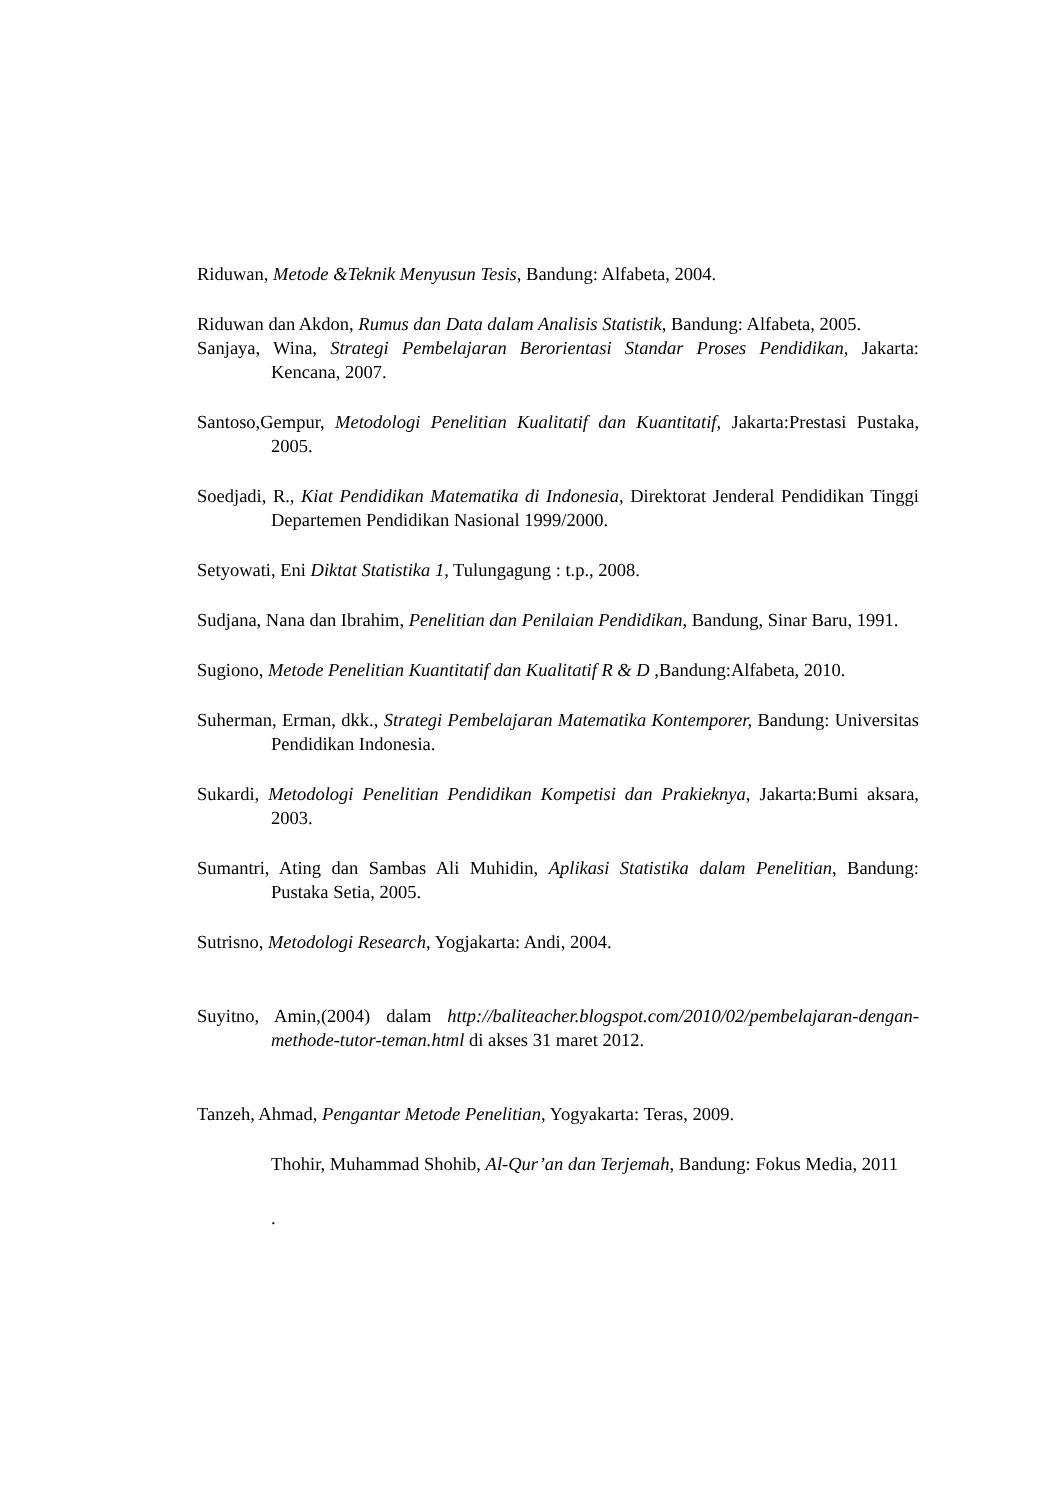Riduwan, Metode &Teknik Menyusun Tesis, Bandung: Alfabeta, 2004.
Riduwan dan Akdon, Rumus dan Data dalam Analisis Statistik, Bandung: Alfabeta, 2005.
Sanjaya, Wina, Strategi Pembelajaran Berorientasi Standar Proses Pendidikan, Jakarta: Kencana, 2007.
Santoso,Gempur, Metodologi Penelitian Kualitatif dan Kuantitatif, Jakarta:Prestasi Pustaka, 2005.
Soedjadi, R., Kiat Pendidikan Matematika di Indonesia, Direktorat Jenderal Pendidikan Tinggi Departemen Pendidikan Nasional 1999/2000.
Setyowati, Eni Diktat Statistika 1, Tulungagung : t.p., 2008.
Sudjana, Nana dan Ibrahim, Penelitian dan Penilaian Pendidikan, Bandung, Sinar Baru, 1991.
Sugiono, Metode Penelitian Kuantitatif dan Kualitatif R & D , Bandung:Alfabeta, 2010.
Suherman, Erman, dkk., Strategi Pembelajaran Matematika Kontemporer, Bandung: Universitas Pendidikan Indonesia.
Sukardi, Metodologi Penelitian Pendidikan Kompetisi dan Prakieknya, Jakarta:Bumi aksara, 2003.
Sumantri, Ating dan Sambas Ali Muhidin, Aplikasi Statistika dalam Penelitian, Bandung: Pustaka Setia, 2005.
Sutrisno, Metodologi Research, Yogjakarta: Andi, 2004.
Suyitno, Amin,(2004) dalam http://baliteacher.blogspot.com/2010/02/pembelajaran-dengan-methode-tutor-teman.html di akses 31 maret 2012.
Tanzeh, Ahmad, Pengantar Metode Penelitian, Yogyakarta: Teras, 2009.
Thohir, Muhammad Shohib, Al-Qur’an dan Terjemah, Bandung: Fokus Media, 2011
.